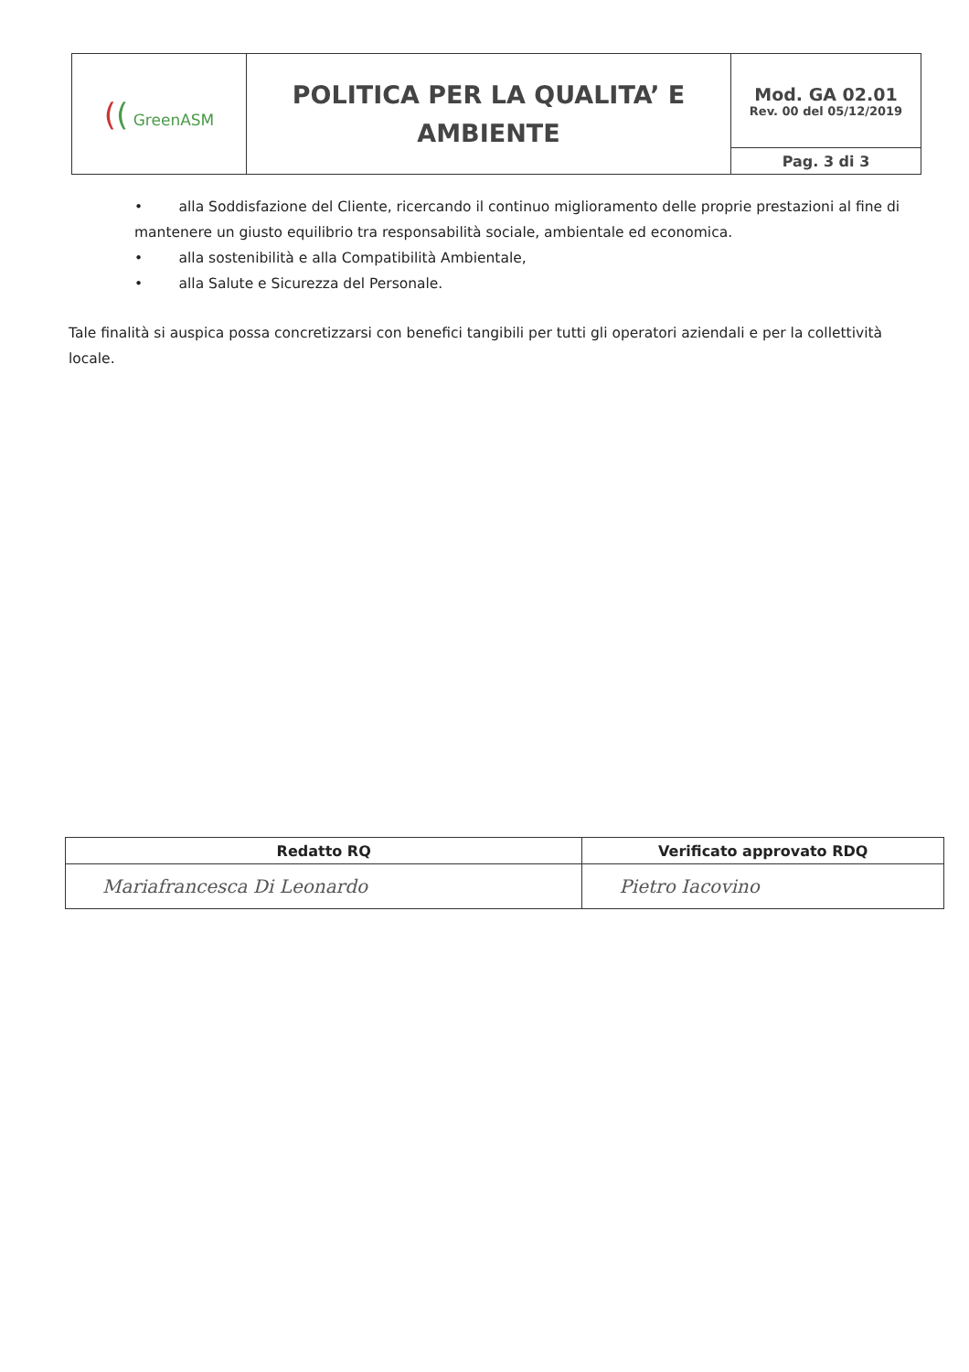| ( ( GreenASM | POLITICA PER LA QUALITA’ E AMBIENTE | Mod. GA 02.01 Rev. 00 del 05/12/2019 |
| | | Pag. 3 di 3 |
• alla Soddisfazione del Cliente, ricercando il continuo miglioramento delle proprie prestazioni al fine di mantenere un giusto equilibrio tra responsabilità sociale, ambientale ed economica.
• alla sostenibilità e alla Compatibilità Ambientale,
• alla Salute e Sicurezza del Personale.
Tale finalità si auspica possa concretizzarsi con benefici tangibili per tutti gli operatori aziendali e per la collettività locale.
| Redatto RQ | Verificato approvato RDQ |
| --- | --- |
| Mariafrancesca Di Leonardo | Pietro Iacovino |